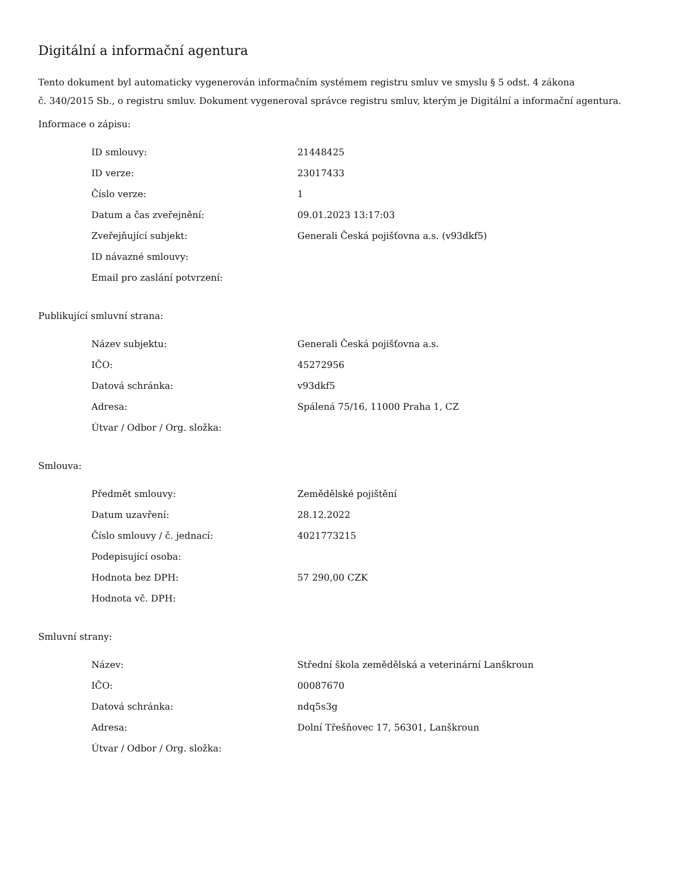Digitální a informační agentura
Tento dokument byl automaticky vygenerován informačním systémem registru smluv ve smyslu § 5 odst. 4 zákona
č. 340/2015 Sb., o registru smluv. Dokument vygeneroval správce registru smluv, kterým je Digitální a informační agentura.
Informace o zápisu:
| ID smlouvy: | 21448425 |
| ID verze: | 23017433 |
| Číslo verze: | 1 |
| Datum a čas zveřejnění: | 09.01.2023 13:17:03 |
| Zveřejňující subjekt: | Generali Česká pojišťovna a.s. (v93dkf5) |
| ID návazné smlouvy: | |
| Email pro zaslání potvrzení: | |
Publikující smluvní strana:
| Název subjektu: | Generali Česká pojišťovna a.s. |
| IČO: | 45272956 |
| Datová schránka: | v93dkf5 |
| Adresa: | Spálená 75/16, 11000 Praha 1, CZ |
| Útvar / Odbor / Org. složka: | |
Smlouva:
| Předmět smlouvy: | Zemědělské pojištění |
| Datum uzavření: | 28.12.2022 |
| Číslo smlouvy / č. jednací: | 4021773215 |
| Podepisující osoba: | |
| Hodnota bez DPH: | 57 290,00 CZK |
| Hodnota vč. DPH: | |
Smluvní strany:
| Název: | Střední škola zemědělská a veterinární Lanškroun |
| IČO: | 00087670 |
| Datová schránka: | ndq5s3g |
| Adresa: | Dolní Třešňovec 17, 56301, Lanškroun |
| Útvar / Odbor / Org. složka: | |